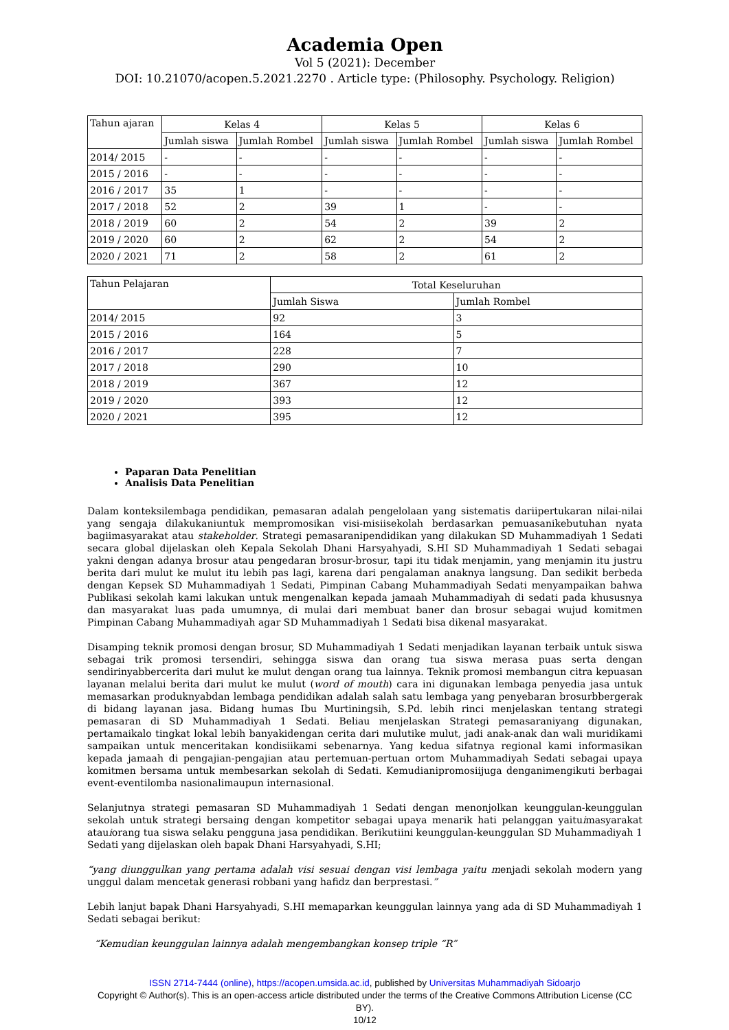Academia Open
Vol 5 (2021): December
DOI: 10.21070/acopen.5.2021.2270 . Article type: (Philosophy. Psychology. Religion)
| Tahun ajaran | Kelas 4 | | Kelas 5 | | Kelas 6 | |
| --- | --- | --- | --- | --- | --- | --- |
| | Jumlah siswa | Jumlah Rombel | Jumlah siswa | Jumlah Rombel | Jumlah siswa | Jumlah Rombel |
| 2014/ 2015 | - | - | - | - | - | - |
| 2015 / 2016 | - | - | - | - | - | - |
| 2016 / 2017 | 35 | 1 | - | - | - | - |
| 2017 / 2018 | 52 | 2 | 39 | 1 | - | - |
| 2018 / 2019 | 60 | 2 | 54 | 2 | 39 | 2 |
| 2019 / 2020 | 60 | 2 | 62 | 2 | 54 | 2 |
| 2020 / 2021 | 71 | 2 | 58 | 2 | 61 | 2 |
| Tahun Pelajaran | Total Keseluruhan | |
| --- | --- | --- |
| | Jumlah Siswa | Jumlah Rombel |
| 2014/ 2015 | 92 | 3 |
| 2015 / 2016 | 164 | 5 |
| 2016 / 2017 | 228 | 7 |
| 2017 / 2018 | 290 | 10 |
| 2018 / 2019 | 367 | 12 |
| 2019 / 2020 | 393 | 12 |
| 2020 / 2021 | 395 | 12 |
Paparan Data Penelitian
Analisis Data Penelitian
Dalam konteksilembaga pendidikan, pemasaran adalah pengelolaan yang sistematis dariipertukaran nilai-nilai yang sengaja dilakukaniuntuk mempromosikan visi-misiisekolah berdasarkan pemuasanikebutuhan nyata bagiimasyarakat atau stakeholder. Strategi pemasaranipendidikan yang dilakukan SD Muhammadiyah 1 Sedati secara global dijelaskan oleh Kepala Sekolah Dhani Harsyahyadi, S.HI SD Muhammadiyah 1 Sedati sebagai yakni dengan adanya brosur atau pengedaran brosur-brosur, tapi itu tidak menjamin, yang menjamin itu justru berita dari mulut ke mulut itu lebih pas lagi, karena dari pengalaman anaknya langsung. Dan sedikit berbeda dengan Kepsek SD Muhammadiyah 1 Sedati, Pimpinan Cabang Muhammadiyah Sedati menyampaikan bahwa Publikasi sekolah kami lakukan untuk mengenalkan kepada jamaah Muhammadiyah di sedati pada khususnya dan masyarakat luas pada umumnya, di mulai dari membuat baner dan brosur sebagai wujud komitmen Pimpinan Cabang Muhammadiyah agar SD Muhammadiyah 1 Sedati bisa dikenal masyarakat.
Disamping teknik promosi dengan brosur, SD Muhammadiyah 1 Sedati menjadikan layanan terbaik untuk siswa sebagai trik promosi tersendiri, sehingga siswa dan orang tua siswa merasa puas serta dengan sendirinyabbercerita dari mulut ke mulut dengan orang tua lainnya. Teknik promosi membangun citra kepuasan layanan melalui berita dari mulut ke mulut (word of mouth) cara ini digunakan lembaga penyedia jasa untuk memasarkan produknyabdan lembaga pendidikan adalah salah satu lembaga yang penyebaran brosurbbergerak di bidang layanan jasa. Bidang humas Ibu Murtiningsih, S.Pd. lebih rinci menjelaskan tentang strategi pemasaran di SD Muhammadiyah 1 Sedati. Beliau menjelaskan Strategi pemasaraniyang digunakan, pertamaikalo tingkat lokal lebih banyakidengan cerita dari mulutike mulut, jadi anak-anak dan wali muridikami sampaikan untuk menceritakan kondisiikami sebenarnya. Yang kedua sifatnya regional kami informasikan kepada jamaah di pengajian-pengajian atau pertemuan-pertuan ortom Muhammadiyah Sedati sebagai upaya komitmen bersama untuk membesarkan sekolah di Sedati. Kemudianipromosiijuga denganimengikuti berbagai event-eventilomba nasionalimaupun internasional.
Selanjutnya strategi pemasaran SD Muhammadiyah 1 Sedati dengan menonjolkan keunggulan-keunggulan sekolah untuk strategi bersaing dengan kompetitor sebagai upaya menarik hati pelanggan yaituimasyarakat atauiorang tua siswa selaku pengguna jasa pendidikan. Berikutiini keunggulan-keunggulan SD Muhammadiyah 1 Sedati yang dijelaskan oleh bapak Dhani Harsyahyadi, S.HI;
“yang diunggulkan yang pertama adalah visi sesuai dengan visi lembaga yaitu menjadi sekolah modern yang unggul dalam mencetak generasi robbani yang hafidz dan berprestasi.”
Lebih lanjut bapak Dhani Harsyahyadi, S.HI memaparkan keunggulan lainnya yang ada di SD Muhammadiyah 1 Sedati sebagai berikut:
“Kemudian keunggulan lainnya adalah mengembangkan konsep triple “R”
ISSN 2714-7444 (online), https://acopen.umsida.ac.id, published by Universitas Muhammadiyah Sidoarjo
Copyright © Author(s). This is an open-access article distributed under the terms of the Creative Commons Attribution License (CC BY).
10/12